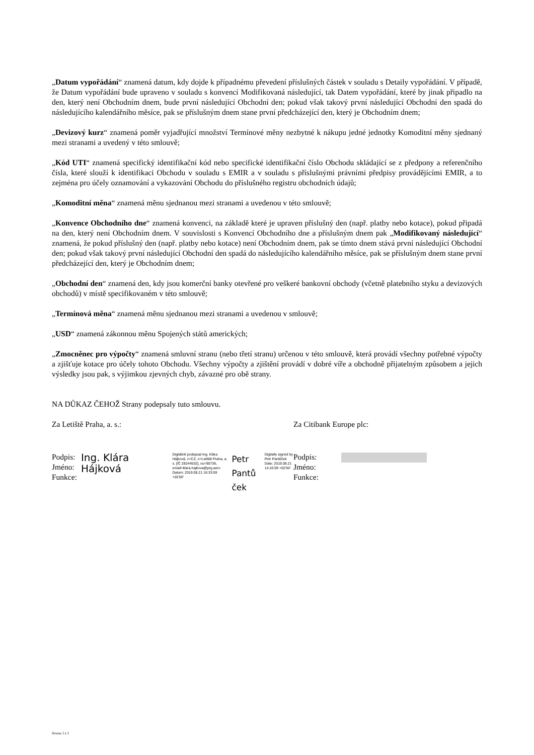„Datum vypořádání“ znamená datum, kdy dojde k případnému převedení příslušných částek v souladu s Detaily vypořádání. V případě, že Datum vypořádání bude upraveno v souladu s konvencí Modifikovaná následující, tak Datem vypořádání, které by jinak připadlo na den, který není Obchodním dnem, bude první následující Obchodní den; pokud však takový první následující Obchodní den spadá do následujícího kalendářního měsíce, pak se příslušným dnem stane první předcházející den, který je Obchodním dnem;
„Devizový kurz“ znamená poměr vyjadřující množství Termínové měny nezbytné k nákupu jedné jednotky Komoditní měny sjednaný mezi stranami a uvedený v této smlouvě;
„Kód UTI“ znamená specifický identifikační kód nebo specifické identifikační číslo Obchodu skládající se z předpony a referenčního čísla, které slouží k identifikaci Obchodu v souladu s EMIR a v souladu s příslušnými právními předpisy provádějícími EMIR, a to zejména pro účely oznamování a vykazování Obchodu do příslušného registru obchodních údajů;
„Komoditní měna“ znamená měnu sjednanou mezi stranami a uvedenou v této smlouvě;
„Konvence Obchodního dne“ znamená konvenci, na základě které je upraven příslušný den (např. platby nebo kotace), pokud připadá na den, který není Obchodním dnem. V souvislosti s Konvencí Obchodního dne a příslušným dnem pak „Modifikovaný následující“ znamená, že pokud příslušný den (např. platby nebo kotace) není Obchodním dnem, pak se tímto dnem stává první následující Obchodní den; pokud však takový první následující Obchodní den spadá do následujícího kalendářního měsíce, pak se příslušným dnem stane první předcházející den, který je Obchodním dnem;
„Obchodní den“ znamená den, kdy jsou komerční banky otevřené pro veškeré bankovní obchody (včetně platebního styku a devizových obchodů) v místě specifikovaném v této smlouvě;
„Termínová měna“ znamená měnu sjednanou mezi stranami a uvedenou v smlouvě;
„USD“ znamená zákonnou měnu Spojených států amerických;
„Zmocněnec pro výpočty“ znamená smluvní stranu (nebo třetí stranu) určenou v této smlouvě, která provádí všechny potřebné výpočty a zjišťuje kotace pro účely tohoto Obchodu. Všechny výpočty a zjištění provádí v dobré víře a obchodně přijatelným způsobem a jejich výsledky jsou pak, s výjimkou zjevných chyb, závazné pro obě strany.
NA DŮKAZ ČEHOŽ Strany podepsaly tuto smlouvu.
Za Letiště Praha, a. s.: Za Citibank Europe plc:
Podpis:
Jméno:
Funkce:
Ing. Klára Hájková
Digitálně podepsal Ing. Klára Hájková, c=CZ, o=Letiště Praha, a. s. [IČ 28244532], ou=90736, email=klara.hajkova@prg.aero Datum: 2019.08.21 16:33:59 +02'00'
Petr Pantů ček
Digitally signed by Petr Pantůček Date: 2019.08.21 14:16:59 +02'00'
Podpis:
Jméno:
Funkce:
Strana 3 z 3